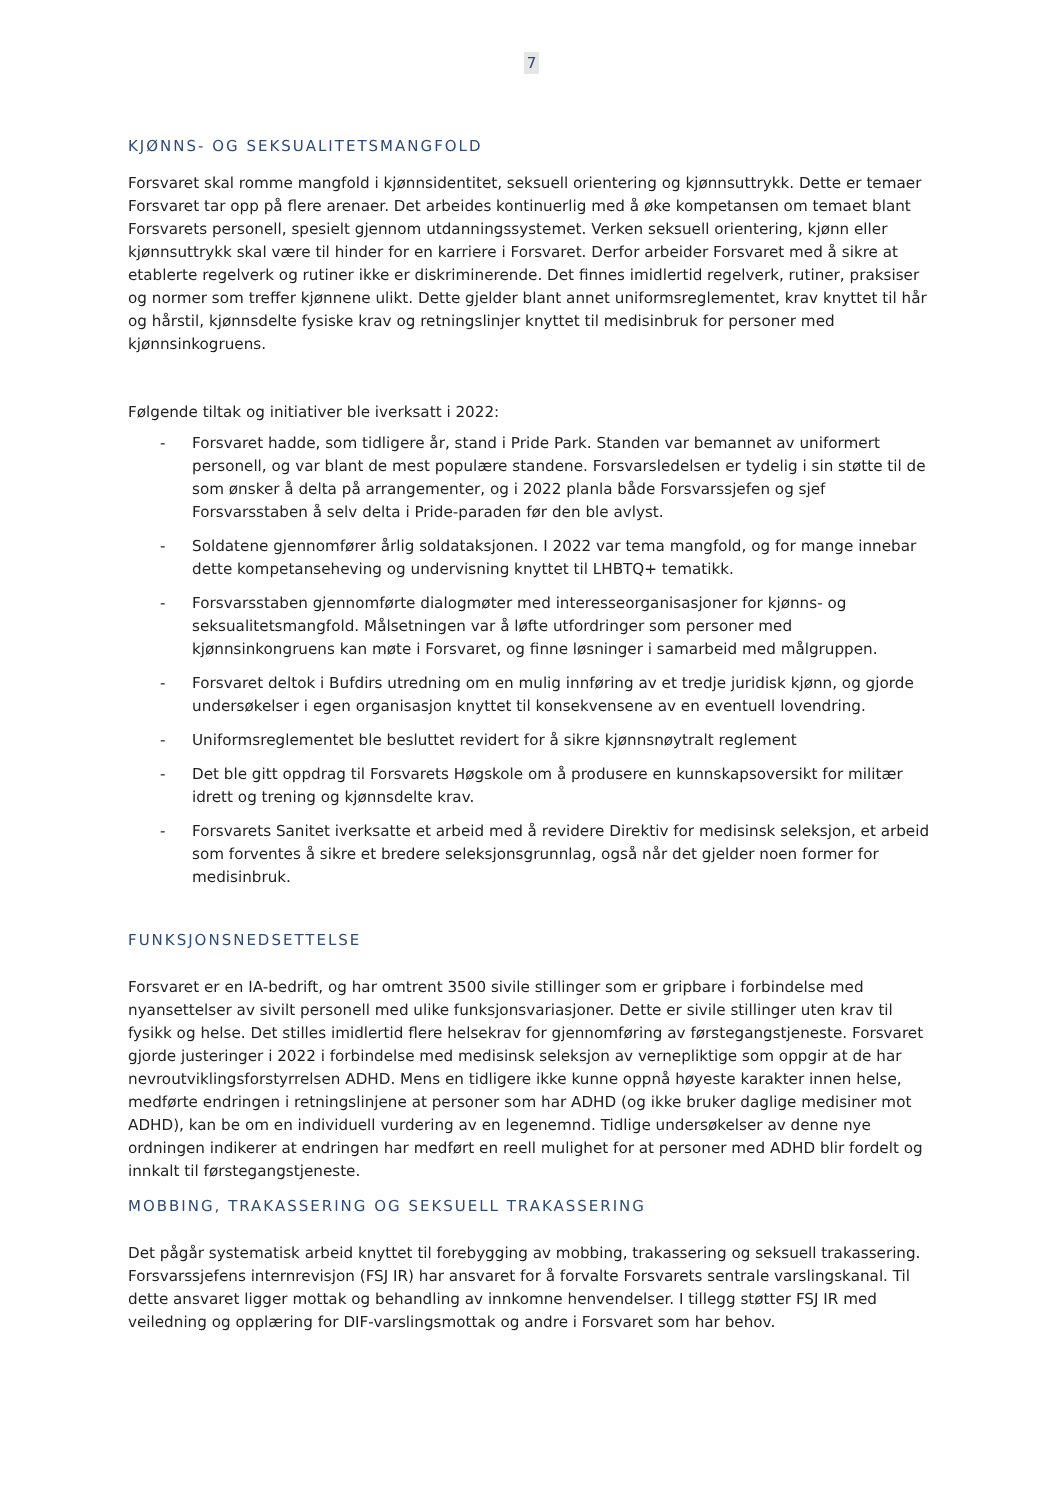7
KJØNNS- OG SEKSUALITETSMANGFOLD
Forsvaret skal romme mangfold i kjønnsidentitet, seksuell orientering og kjønnsuttrykk. Dette er temaer Forsvaret tar opp på flere arenaer. Det arbeides kontinuerlig med å øke kompetansen om temaet blant Forsvarets personell, spesielt gjennom utdanningssystemet. Verken seksuell orientering, kjønn eller kjønnsuttrykk skal være til hinder for en karriere i Forsvaret. Derfor arbeider Forsvaret med å sikre at etablerte regelverk og rutiner ikke er diskriminerende. Det finnes imidlertid regelverk, rutiner, praksiser og normer som treffer kjønnene ulikt. Dette gjelder blant annet uniformsreglementet, krav knyttet til hår og hårstil, kjønnsdelte fysiske krav og retningslinjer knyttet til medisinbruk for personer med kjønnsinkogruens.
Følgende tiltak og initiativer ble iverksatt i 2022:
- Forsvaret hadde, som tidligere år, stand i Pride Park. Standen var bemannet av uniformert personell, og var blant de mest populære standene. Forsvarsledelsen er tydelig i sin støtte til de som ønsker å delta på arrangementer, og i 2022 planla både Forsvarssjefen og sjef Forsvarsstaben å selv delta i Pride-paraden før den ble avlyst.
- Soldatene gjennomfører årlig soldataksjonen. I 2022 var tema mangfold, og for mange innebar dette kompetanseheving og undervisning knyttet til LHBTQ+ tematikk.
- Forsvarsstaben gjennomførte dialogmøter med interesseorganisasjoner for kjønns- og seksualitetsmangfold. Målsetningen var å løfte utfordringer som personer med kjønnsinkongruens kan møte i Forsvaret, og finne løsninger i samarbeid med målgruppen.
- Forsvaret deltok i Bufdirs utredning om en mulig innføring av et tredje juridisk kjønn, og gjorde undersøkelser i egen organisasjon knyttet til konsekvensene av en eventuell lovendring.
- Uniformsreglementet ble besluttet revidert for å sikre kjønnsnøytralt reglement
- Det ble gitt oppdrag til Forsvarets Høgskole om å produsere en kunnskapsoversikt for militær idrett og trening og kjønnsdelte krav.
- Forsvarets Sanitet iverksatte et arbeid med å revidere Direktiv for medisinsk seleksjon, et arbeid som forventes å sikre et bredere seleksjonsgrunnlag, også når det gjelder noen former for medisinbruk.
FUNKSJONSNEDSETTELSE
Forsvaret er en IA-bedrift, og har omtrent 3500 sivile stillinger som er gripbare i forbindelse med nyansettelser av sivilt personell med ulike funksjonsvariasjoner. Dette er sivile stillinger uten krav til fysikk og helse. Det stilles imidlertid flere helsekrav for gjennomføring av førstegangstjeneste. Forsvaret gjorde justeringer i 2022 i forbindelse med medisinsk seleksjon av vernepliktige som oppgir at de har nevroutviklingsforstyrrelsen ADHD. Mens en tidligere ikke kunne oppnå høyeste karakter innen helse, medførte endringen i retningslinjene at personer som har ADHD (og ikke bruker daglige medisiner mot ADHD), kan be om en individuell vurdering av en legenemnd. Tidlige undersøkelser av denne nye ordningen indikerer at endringen har medført en reell mulighet for at personer med ADHD blir fordelt og innkalt til førstegangstjeneste.
MOBBING, TRAKASSERING OG SEKSUELL TRAKASSERING
Det pågår systematisk arbeid knyttet til forebygging av mobbing, trakassering og seksuell trakassering. Forsvarssjefens internrevisjon (FSJ IR) har ansvaret for å forvalte Forsvarets sentrale varslingskanal. Til dette ansvaret ligger mottak og behandling av innkomne henvendelser. I tillegg støtter FSJ IR med veiledning og opplæring for DIF-varslingsmottak og andre i Forsvaret som har behov.